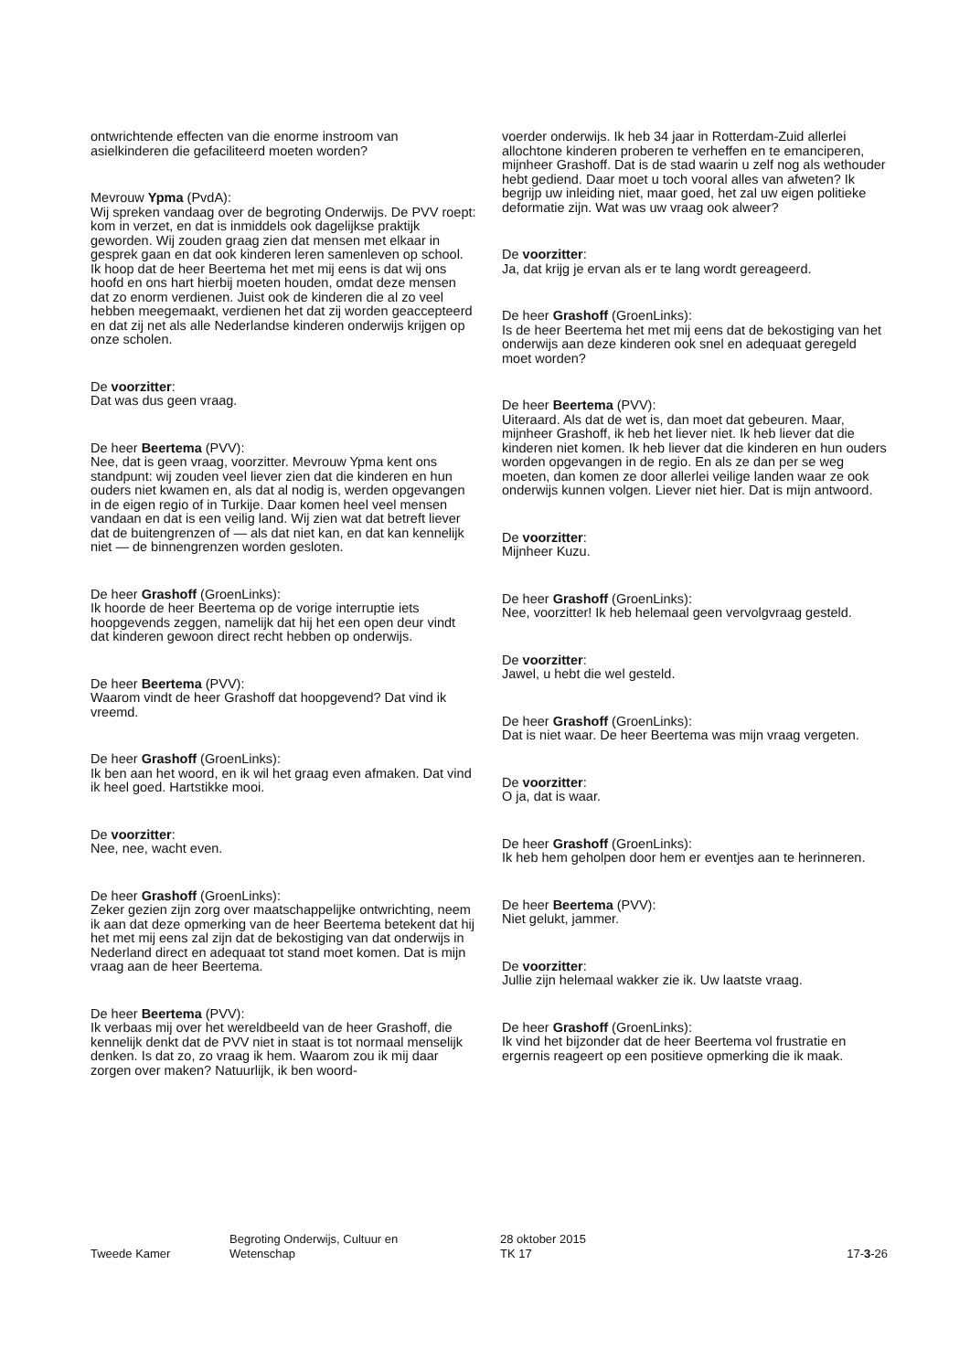ontwrichtende effecten van die enorme instroom van asielkinderen die gefaciliteerd moeten worden?
Mevrouw Ypma (PvdA):
Wij spreken vandaag over de begroting Onderwijs. De PVV roept: kom in verzet, en dat is inmiddels ook dagelijkse praktijk geworden. Wij zouden graag zien dat mensen met elkaar in gesprek gaan en dat ook kinderen leren samenleven op school. Ik hoop dat de heer Beertema het met mij eens is dat wij ons hoofd en ons hart hierbij moeten houden, omdat deze mensen dat zo enorm verdienen. Juist ook de kinderen die al zo veel hebben meegemaakt, verdienen het dat zij worden geaccepteerd en dat zij net als alle Nederlandse kinderen onderwijs krijgen op onze scholen.
De voorzitter:
Dat was dus geen vraag.
De heer Beertema (PVV):
Nee, dat is geen vraag, voorzitter. Mevrouw Ypma kent ons standpunt: wij zouden veel liever zien dat die kinderen en hun ouders niet kwamen en, als dat al nodig is, werden opgevangen in de eigen regio of in Turkije. Daar komen heel veel mensen vandaan en dat is een veilig land. Wij zien wat dat betreft liever dat de buitengrenzen of — als dat niet kan, en dat kan kennelijk niet — de binnengrenzen worden gesloten.
De heer Grashoff (GroenLinks):
Ik hoorde de heer Beertema op de vorige interruptie iets hoopgevends zeggen, namelijk dat hij het een open deur vindt dat kinderen gewoon direct recht hebben op onderwijs.
De heer Beertema (PVV):
Waarom vindt de heer Grashoff dat hoopgevend? Dat vind ik vreemd.
De heer Grashoff (GroenLinks):
Ik ben aan het woord, en ik wil het graag even afmaken. Dat vind ik heel goed. Hartstikke mooi.
De voorzitter:
Nee, nee, wacht even.
De heer Grashoff (GroenLinks):
Zeker gezien zijn zorg over maatschappelijke ontwrichting, neem ik aan dat deze opmerking van de heer Beertema betekent dat hij het met mij eens zal zijn dat de bekostiging van dat onderwijs in Nederland direct en adequaat tot stand moet komen. Dat is mijn vraag aan de heer Beertema.
De heer Beertema (PVV):
Ik verbaas mij over het wereldbeeld van de heer Grashoff, die kennelijk denkt dat de PVV niet in staat is tot normaal menselijk denken. Is dat zo, zo vraag ik hem. Waarom zou ik mij daar zorgen over maken? Natuurlijk, ik ben woord-
voerder onderwijs. Ik heb 34 jaar in Rotterdam-Zuid allerlei allochtone kinderen proberen te verheffen en te emanciperen, mijnheer Grashoff. Dat is de stad waarin u zelf nog als wethouder hebt gediend. Daar moet u toch vooral alles van afweten? Ik begrijp uw inleiding niet, maar goed, het zal uw eigen politieke deformatie zijn. Wat was uw vraag ook alweer?
De voorzitter:
Ja, dat krijg je ervan als er te lang wordt gereageerd.
De heer Grashoff (GroenLinks):
Is de heer Beertema het met mij eens dat de bekostiging van het onderwijs aan deze kinderen ook snel en adequaat geregeld moet worden?
De heer Beertema (PVV):
Uiteraard. Als dat de wet is, dan moet dat gebeuren. Maar, mijnheer Grashoff, ik heb het liever niet. Ik heb liever dat die kinderen niet komen. Ik heb liever dat die kinderen en hun ouders worden opgevangen in de regio. En als ze dan per se weg moeten, dan komen ze door allerlei veilige landen waar ze ook onderwijs kunnen volgen. Liever niet hier. Dat is mijn antwoord.
De voorzitter:
Mijnheer Kuzu.
De heer Grashoff (GroenLinks):
Nee, voorzitter! Ik heb helemaal geen vervolgvraag gesteld.
De voorzitter:
Jawel, u hebt die wel gesteld.
De heer Grashoff (GroenLinks):
Dat is niet waar. De heer Beertema was mijn vraag vergeten.
De voorzitter:
O ja, dat is waar.
De heer Grashoff (GroenLinks):
Ik heb hem geholpen door hem er eventjes aan te herinneren.
De heer Beertema (PVV):
Niet gelukt, jammer.
De voorzitter:
Jullie zijn helemaal wakker zie ik. Uw laatste vraag.
De heer Grashoff (GroenLinks):
Ik vind het bijzonder dat de heer Beertema vol frustratie en ergernis reageert op een positieve opmerking die ik maak.
Tweede Kamer
Begroting Onderwijs, Cultuur en
Wetenschap
28 oktober 2015
TK 17
17-3-26